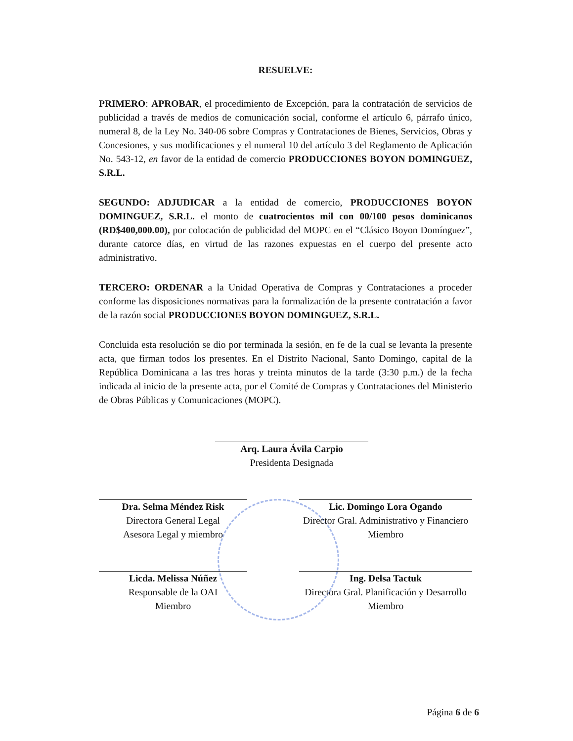RESUELVE:
PRIMERO: APROBAR, el procedimiento de Excepción, para la contratación de servicios de publicidad a través de medios de comunicación social, conforme el artículo 6, párrafo único, numeral 8, de la Ley No. 340-06 sobre Compras y Contrataciones de Bienes, Servicios, Obras y Concesiones, y sus modificaciones y el numeral 10 del artículo 3 del Reglamento de Aplicación No. 543-12, en favor de la entidad de comercio PRODUCCIONES BOYON DOMINGUEZ, S.R.L.
SEGUNDO: ADJUDICAR a la entidad de comercio, PRODUCCIONES BOYON DOMINGUEZ, S.R.L. el monto de cuatrocientos mil con 00/100 pesos dominicanos (RD$400,000.00), por colocación de publicidad del MOPC en el “Clásico Boyon Domínguez”, durante catorce días, en virtud de las razones expuestas en el cuerpo del presente acto administrativo.
TERCERO: ORDENAR a la Unidad Operativa de Compras y Contrataciones a proceder conforme las disposiciones normativas para la formalización de la presente contratación a favor de la razón social PRODUCCIONES BOYON DOMINGUEZ, S.R.L.
Concluida esta resolución se dio por terminada la sesión, en fe de la cual se levanta la presente acta, que firman todos los presentes. En el Distrito Nacional, Santo Domingo, capital de la República Dominicana a las tres horas y treinta minutos de la tarde (3:30 p.m.) de la fecha indicada al inicio de la presente acta, por el Comité de Compras y Contrataciones del Ministerio de Obras Públicas y Comunicaciones (MOPC).
Arq. Laura Ávila Carpio
Presidenta Designada
Dra. Selma Méndez Risk
Directora General Legal
Asesora Legal y miembro
Lic. Domingo Lora Ogando
Director Gral. Administrativo y Financiero
Miembro
Licda. Melissa Núñez
Responsable de la OAI
Miembro
Ing. Delsa Tactuk
Directora Gral. Planificación y Desarrollo
Miembro
Página 6 de 6